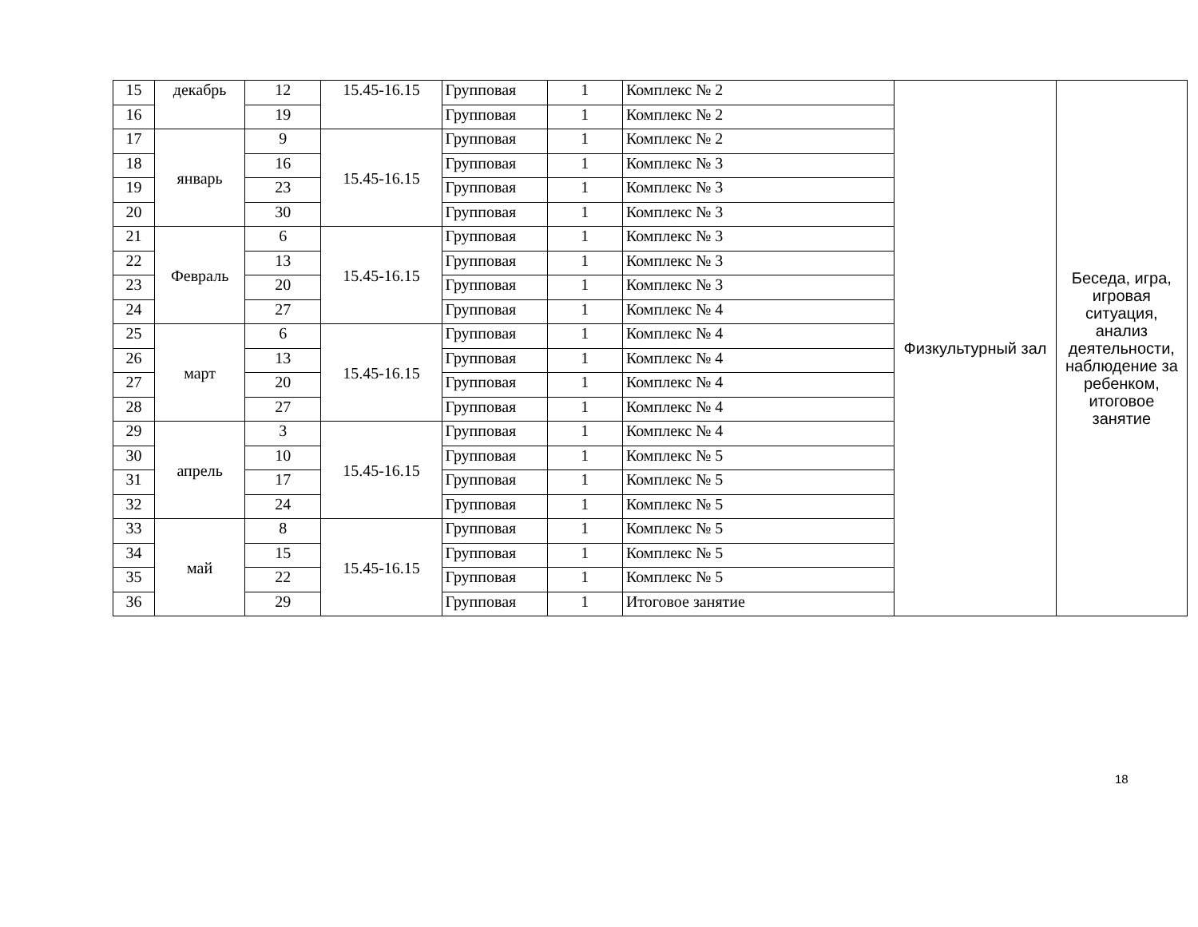| 15 | декабрь | 12 | 15.45-16.15 | Групповая | 1 | Комплекс № 2 | Физкультурный зал | Беседа, игра, игровая ситуация, анализ деятельности, наблюдение за ребенком, итоговое занятие |
| 16 | | 19 | | Групповая | 1 | Комплекс № 2 | | |
| 17 | январь | 9 | 15.45-16.15 | Групповая | 1 | Комплекс № 2 | | |
| 18 | | 16 | | Групповая | 1 | Комплекс № 3 | | |
| 19 | | 23 | | Групповая | 1 | Комплекс № 3 | | |
| 20 | | 30 | | Групповая | 1 | Комплекс № 3 | | |
| 21 | Февраль | 6 | 15.45-16.15 | Групповая | 1 | Комплекс № 3 | | |
| 22 | | 13 | | Групповая | 1 | Комплекс № 3 | | |
| 23 | | 20 | | Групповая | 1 | Комплекс № 3 | | |
| 24 | | 27 | | Групповая | 1 | Комплекс № 4 | | |
| 25 | март | 6 | 15.45-16.15 | Групповая | 1 | Комплекс № 4 | | |
| 26 | | 13 | | Групповая | 1 | Комплекс № 4 | | |
| 27 | | 20 | | Групповая | 1 | Комплекс № 4 | | |
| 28 | | 27 | | Групповая | 1 | Комплекс № 4 | | |
| 29 | апрель | 3 | 15.45-16.15 | Групповая | 1 | Комплекс № 4 | | |
| 30 | | 10 | | Групповая | 1 | Комплекс № 5 | | |
| 31 | | 17 | | Групповая | 1 | Комплекс № 5 | | |
| 32 | | 24 | | Групповая | 1 | Комплекс № 5 | | |
| 33 | май | 8 | 15.45-16.15 | Групповая | 1 | Комплекс № 5 | | |
| 34 | | 15 | | Групповая | 1 | Комплекс № 5 | | |
| 35 | | 22 | | Групповая | 1 | Комплекс № 5 | | |
| 36 | | 29 | | Групповая | 1 | Итоговое занятие | | |
18